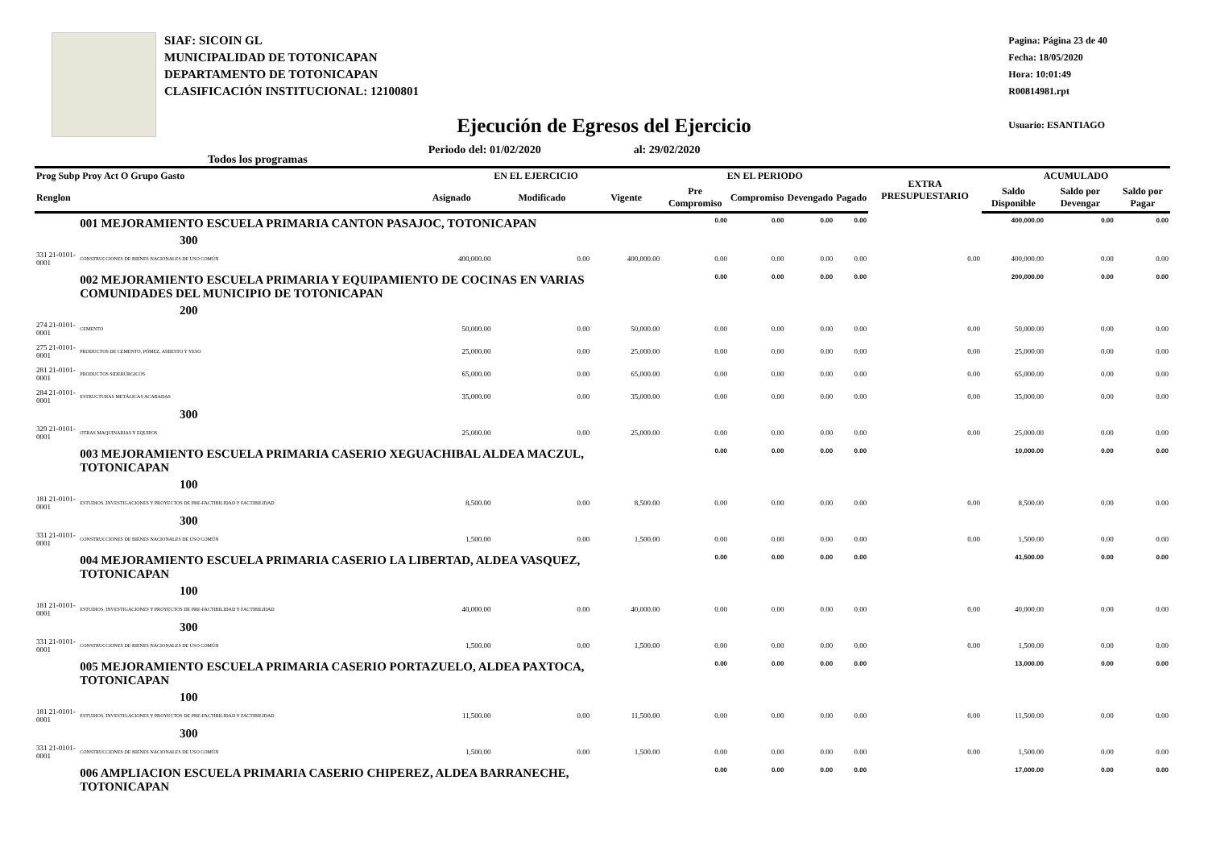SIAF: SICOIN GL
MUNICIPALIDAD DE TOTONICAPAN
DEPARTAMENTO DE TOTONICAPAN
CLASIFICACIÓN INSTITUCIONAL: 12100801
Pagina: Página 23 de 40
Fecha: 18/05/2020
Hora: 10:01:49
R00814981.rpt
Usuario: ESANTIAGO
Ejecución de Egresos del Ejercicio
Todos los programas Periodo del: 01/02/2020 al: 29/02/2020
| Prog Subp Proy Act O Grupo Gasto | | EN EL EJERCICIO | | | EN EL PERIODO | | | | EXTRA PRESUPUESTARIO | ACUMULADO | | |
| --- | --- | --- | --- | --- | --- | --- | --- | --- | --- | --- | --- | --- |
| Renglon | | Asignado | Modificado | Vigente | Pre Compromiso | Compromiso | Devengado | Pagado | | Saldo Disponible | Saldo por Devengar | Saldo por Pagar |
| | 001 MEJORAMIENTO ESCUELA PRIMARIA CANTON PASAJOC, TOTONICAPAN | | | | 0.00 | 0.00 | 0.00 | 0.00 | | 400,000.00 | 0.00 | 0.00 |
| 300 | | | | | | | | | | | | |
| 331 21-0101-0001 | CONSTRUCCIONES DE BIENES NACIONALES DE USO COMÚN | 400,000.00 | 0.00 | 400,000.00 | 0.00 | 0.00 | 0.00 | 0.00 | 0.00 | 400,000.00 | 0.00 | 0.00 |
| | 002 MEJORAMIENTO ESCUELA PRIMARIA Y EQUIPAMIENTO DE COCINAS EN VARIAS COMUNIDADES DEL MUNICIPIO DE TOTONICAPAN | | | | 0.00 | 0.00 | 0.00 | 0.00 | | 200,000.00 | 0.00 | 0.00 |
| 200 | | | | | | | | | | | | |
| 274 21-0101-0001 | CEMENTO | 50,000.00 | 0.00 | 50,000.00 | 0.00 | 0.00 | 0.00 | 0.00 | 0.00 | 50,000.00 | 0.00 | 0.00 |
| 275 21-0101-0001 | PRODUCTOS DE CEMENTO, PÓMEZ, ASBESTO Y YESO | 25,000.00 | 0.00 | 25,000.00 | 0.00 | 0.00 | 0.00 | 0.00 | 0.00 | 25,000.00 | 0.00 | 0.00 |
| 281 21-0101-0001 | PRODUCTOS SIDERÚRGICOS | 65,000.00 | 0.00 | 65,000.00 | 0.00 | 0.00 | 0.00 | 0.00 | 0.00 | 65,000.00 | 0.00 | 0.00 |
| 284 21-0101-0001 | ESTRUCTURAS METÁLICAS ACABADAS | 35,000.00 | 0.00 | 35,000.00 | 0.00 | 0.00 | 0.00 | 0.00 | 0.00 | 35,000.00 | 0.00 | 0.00 |
| 300 | | | | | | | | | | | | |
| 329 21-0101-0001 | OTRAS MAQUINARIAS Y EQUIPOS | 25,000.00 | 0.00 | 25,000.00 | 0.00 | 0.00 | 0.00 | 0.00 | 0.00 | 25,000.00 | 0.00 | 0.00 |
| | 003 MEJORAMIENTO ESCUELA PRIMARIA CASERIO XEGUACHIBAL ALDEA MACZUL, TOTONICAPAN | | | | 0.00 | 0.00 | 0.00 | 0.00 | | 10,000.00 | 0.00 | 0.00 |
| 100 | | | | | | | | | | | | |
| 181 21-0101-0001 | ESTUDIOS, INVESTIGACIONES Y PROYECTOS DE PRE-FACTIBILIDAD Y FACTIBILIDAD | 8,500.00 | 0.00 | 8,500.00 | 0.00 | 0.00 | 0.00 | 0.00 | 0.00 | 8,500.00 | 0.00 | 0.00 |
| 300 | | | | | | | | | | | | |
| 331 21-0101-0001 | CONSTRUCCIONES DE BIENES NACIONALES DE USO COMÚN | 1,500.00 | 0.00 | 1,500.00 | 0.00 | 0.00 | 0.00 | 0.00 | 0.00 | 1,500.00 | 0.00 | 0.00 |
| | 004 MEJORAMIENTO ESCUELA PRIMARIA CASERIO LA LIBERTAD, ALDEA VASQUEZ, TOTONICAPAN | | | | 0.00 | 0.00 | 0.00 | 0.00 | | 41,500.00 | 0.00 | 0.00 |
| 100 | | | | | | | | | | | | |
| 181 21-0101-0001 | ESTUDIOS, INVESTIGACIONES Y PROYECTOS DE PRE-FACTIBILIDAD Y FACTIBILIDAD | 40,000.00 | 0.00 | 40,000.00 | 0.00 | 0.00 | 0.00 | 0.00 | 0.00 | 40,000.00 | 0.00 | 0.00 |
| 300 | | | | | | | | | | | | |
| 331 21-0101-0001 | CONSTRUCCIONES DE BIENES NACIONALES DE USO COMÚN | 1,500.00 | 0.00 | 1,500.00 | 0.00 | 0.00 | 0.00 | 0.00 | 0.00 | 1,500.00 | 0.00 | 0.00 |
| | 005 MEJORAMIENTO ESCUELA PRIMARIA CASERIO PORTAZUELO, ALDEA PAXTOCA, TOTONICAPAN | | | | 0.00 | 0.00 | 0.00 | 0.00 | | 13,000.00 | 0.00 | 0.00 |
| 100 | | | | | | | | | | | | |
| 181 21-0101-0001 | ESTUDIOS, INVESTIGACIONES Y PROYECTOS DE PRE-FACTIBILIDAD Y FACTIBILIDAD | 11,500.00 | 0.00 | 11,500.00 | 0.00 | 0.00 | 0.00 | 0.00 | 0.00 | 11,500.00 | 0.00 | 0.00 |
| 300 | | | | | | | | | | | | |
| 331 21-0101-0001 | CONSTRUCCIONES DE BIENES NACIONALES DE USO COMÚN | 1,500.00 | 0.00 | 1,500.00 | 0.00 | 0.00 | 0.00 | 0.00 | 0.00 | 1,500.00 | 0.00 | 0.00 |
| | 006 AMPLIACION ESCUELA PRIMARIA CASERIO CHIPEREZ, ALDEA BARRANECHE, TOTONICAPAN | | | | 0.00 | 0.00 | 0.00 | 0.00 | | 17,000.00 | 0.00 | 0.00 |